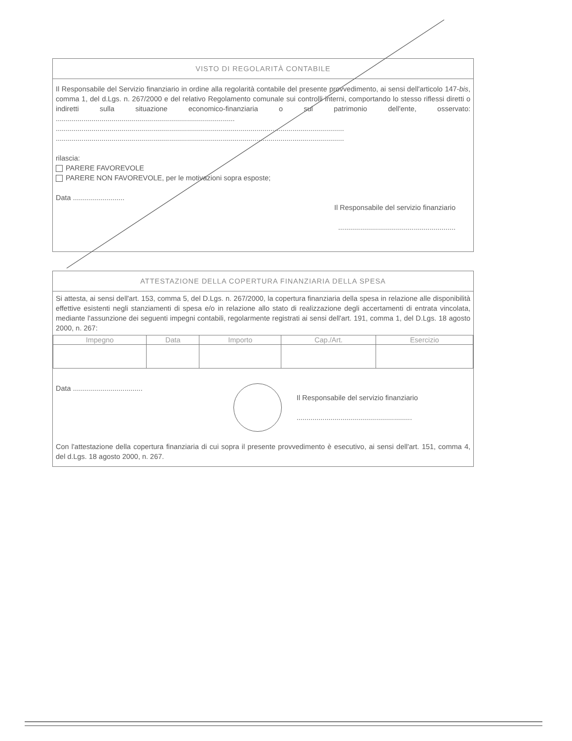VISTO DI REGOLARITÀ CONTABILE
Il Responsabile del Servizio finanziario in ordine alla regolarità contabile del presente provvedimento, ai sensi dell'articolo 147-bis, comma 1, del d.Lgs. n. 267/2000 e del relativo Regolamento comunale sui controlli interni, comportando lo stesso riflessi diretti o indiretti sulla situazione economico-finanziaria o sul patrimonio dell'ente, osservato: ..........................................................................................
.................................................................................................................................................
.................................................................................................................................................
rilascia:
PARERE FAVOREVOLE
PARERE NON FAVOREVOLE, per le motivazioni sopra esposte;
Data ..........................
Il Responsabile del servizio finanziario
...........................................................
ATTESTAZIONE DELLA COPERTURA FINANZIARIA DELLA SPESA
Si attesta, ai sensi dell'art. 153, comma 5, del D.Lgs. n. 267/2000, la copertura finanziaria della spesa in relazione alle disponibilità effettive esistenti negli stanziamenti di spesa e/o in relazione allo stato di realizzazione degli accertamenti di entrata vincolata, mediante l'assunzione dei seguenti impegni contabili, regolarmente registrati ai sensi dell'art. 191, comma 1, del D.Lgs. 18 agosto 2000, n. 267:
| Impegno | Data | Importo | Cap./Art. | Esercizio |
| --- | --- | --- | --- | --- |
Data ...................................
Il Responsabile del servizio finanziario
..........................................................
Con l'attestazione della copertura finanziaria di cui sopra il presente provvedimento è esecutivo, ai sensi dell'art. 151, comma 4, del d.Lgs. 18 agosto 2000, n. 267.